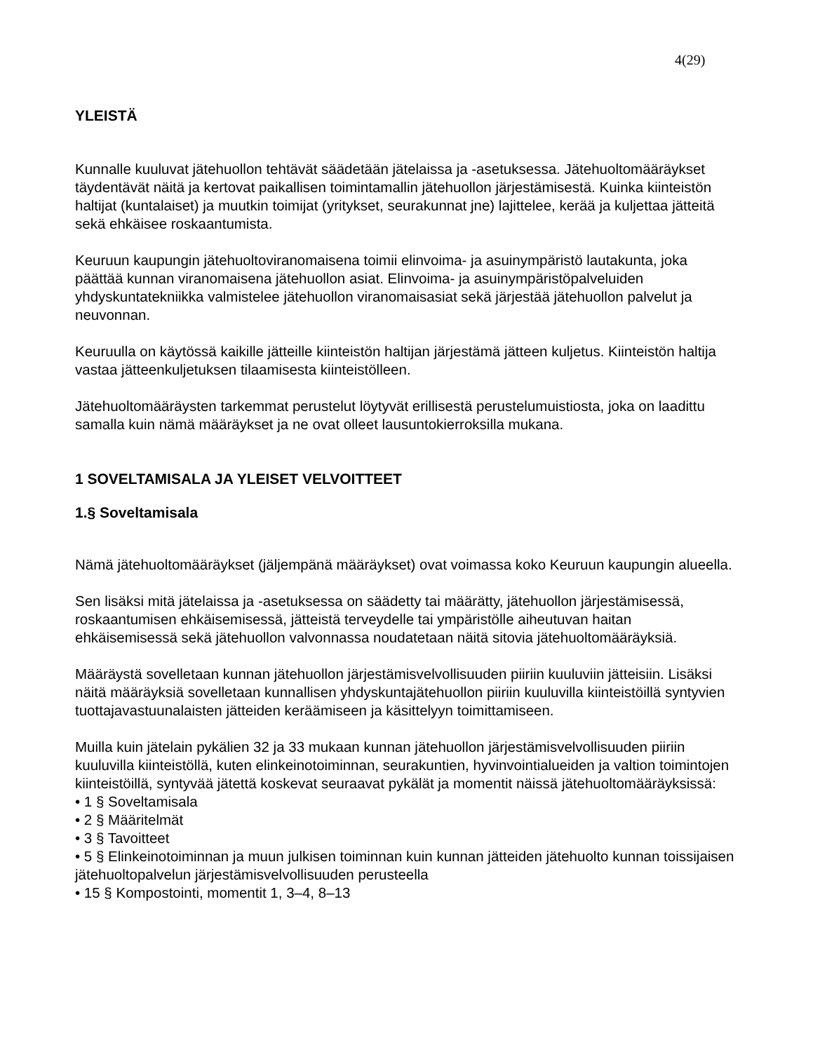4(29)
YLEISTÄ
Kunnalle kuuluvat jätehuollon tehtävät säädetään jätelaissa ja -asetuksessa. Jätehuoltomääräykset täydentävät näitä ja kertovat paikallisen toimintamallin jätehuollon järjestämisestä. Kuinka kiinteistön haltijat (kuntalaiset) ja muutkin toimijat (yritykset, seurakunnat jne) lajittelee, kerää ja kuljettaa jätteitä sekä ehkäisee roskaantumista.
Keuruun kaupungin jätehuoltoviranomaisena toimii elinvoima- ja asuinympäristö lautakunta, joka päättää kunnan viranomaisena jätehuollon asiat. Elinvoima- ja asuinympäristöpalveluiden yhdyskuntatekniikka valmistelee jätehuollon viranomaisasiat sekä järjestää jätehuollon palvelut ja neuvonnan.
Keuruulla on käytössä kaikille jätteille kiinteistön haltijan järjestämä jätteen kuljetus. Kiinteistön haltija vastaa jätteenkuljetuksen tilaamisesta kiinteistölleen.
Jätehuoltomääräysten tarkemmat perustelut löytyvät erillisestä perustelumuistiosta, joka on laadittu samalla kuin nämä määräykset ja ne ovat olleet lausuntokierroksilla mukana.
1 SOVELTAMISALA JA YLEISET VELVOITTEET
1.§ Soveltamisala
Nämä jätehuoltomääräykset (jäljempänä määräykset) ovat voimassa koko Keuruun kaupungin alueella.
Sen lisäksi mitä jätelaissa ja -asetuksessa on säädetty tai määrätty, jätehuollon järjestämisessä, roskaantumisen ehkäisemisessä, jätteistä terveydelle tai ympäristölle aiheutuvan haitan ehkäisemisessä sekä jätehuollon valvonnassa noudatetaan näitä sitovia jätehuoltomääräyksiä.
Määräystä sovelletaan kunnan jätehuollon järjestämisvelvollisuuden piiriin kuuluviin jätteisiin. Lisäksi näitä määräyksiä sovelletaan kunnallisen yhdyskuntajätehuollon piiriin kuuluvilla kiinteistöillä syntyvien tuottajavastuunalaisten jätteiden keräämiseen ja käsittelyyn toimittamiseen.
Muilla kuin jätelain pykälien 32 ja 33 mukaan kunnan jätehuollon järjestämisvelvollisuuden piiriin kuuluvilla kiinteistöllä, kuten elinkeinotoiminnan, seurakuntien, hyvinvointialueiden ja valtion toimintojen kiinteistöillä, syntyvää jätettä koskevat seuraavat pykälät ja momentit näissä jätehuoltomääräyksissä:
• 1 § Soveltamisala
• 2 § Määritelmät
• 3 § Tavoitteet
• 5 § Elinkeinotoiminnan ja muun julkisen toiminnan kuin kunnan jätteiden jätehuolto kunnan toissijaisen jätehuoltopalvelun järjestämisvelvollisuuden perusteella
• 15 § Kompostointi, momentit 1, 3–4, 8–13